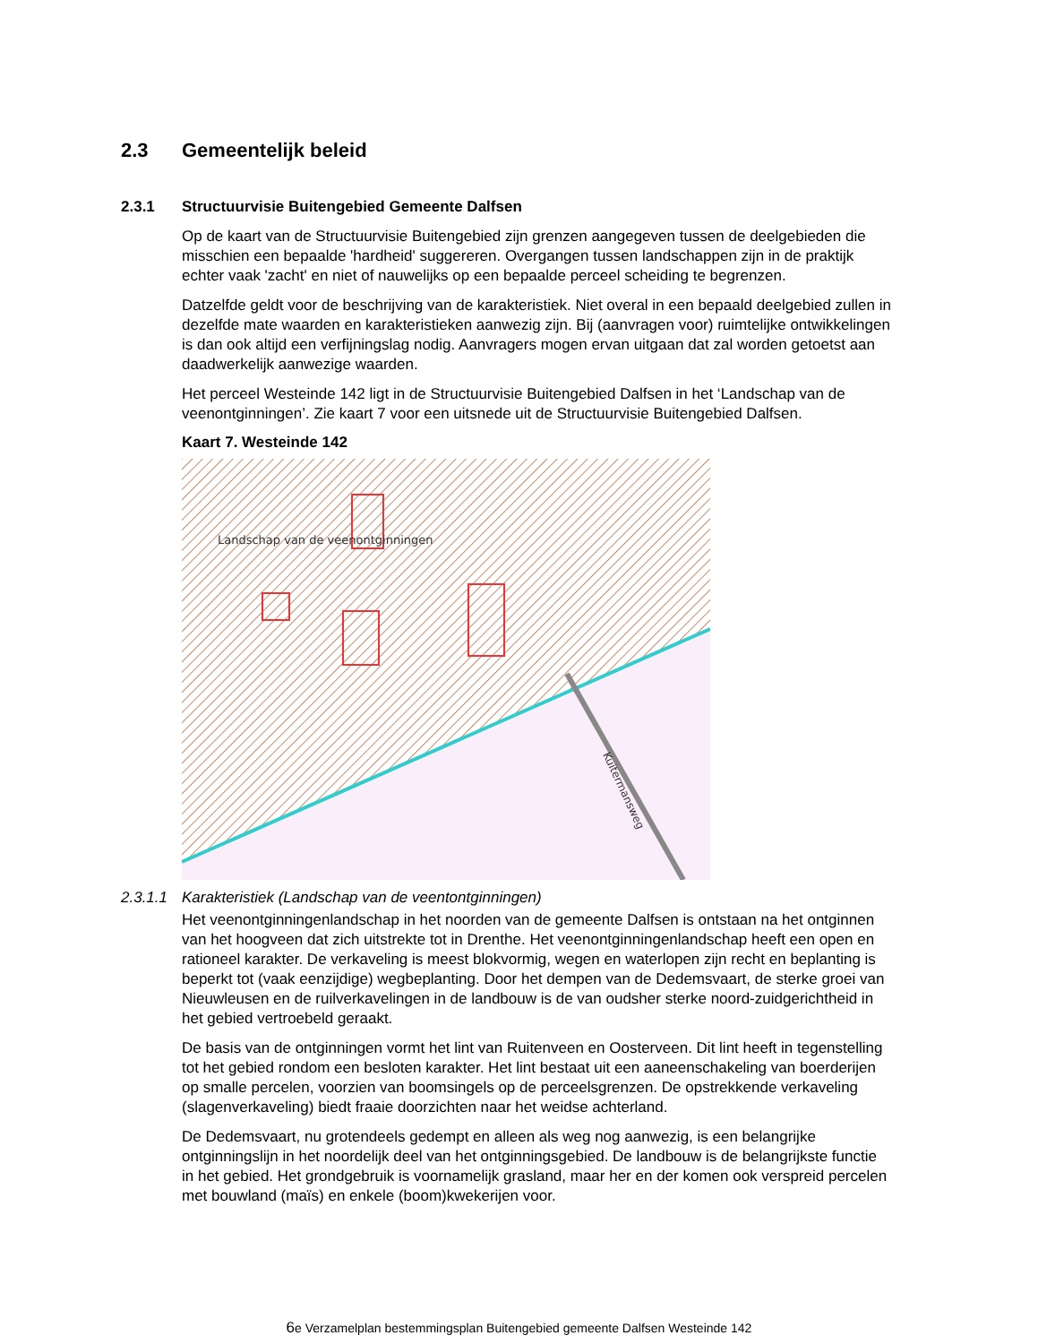2.3 Gemeentelijk beleid
2.3.1 Structuurvisie Buitengebied Gemeente Dalfsen
Op de kaart van de Structuurvisie Buitengebied zijn grenzen aangegeven tussen de deelgebieden die misschien een bepaalde 'hardheid' suggereren. Overgangen tussen landschappen zijn in de praktijk echter vaak 'zacht' en niet of nauwelijks op een bepaalde perceel scheiding te begrenzen.
Datzelfde geldt voor de beschrijving van de karakteristiek. Niet overal in een bepaald deelgebied zullen in dezelfde mate waarden en karakteristieken aanwezig zijn. Bij (aanvragen voor) ruimtelijke ontwikkelingen is dan ook altijd een verfijningslag nodig. Aanvragers mogen ervan uitgaan dat zal worden getoetst aan daadwerkelijk aanwezige waarden.
Het perceel Westeinde 142 ligt in de Structuurvisie Buitengebied Dalfsen in het ‘Landschap van de veenontginningen’. Zie kaart 7 voor een uitsnede uit de Structuurvisie Buitengebied Dalfsen.
Kaart 7. Westeinde 142
Landschap van de veenontginningen
Kuitermansweg
2.3.1.1 Karakteristiek (Landschap van de veentontginningen)
Het veenontginningenlandschap in het noorden van de gemeente Dalfsen is ontstaan na het ontginnen van het hoogveen dat zich uitstrekte tot in Drenthe. Het veenontginningenlandschap heeft een open en rationeel karakter. De verkaveling is meest blokvormig, wegen en waterlopen zijn recht en beplanting is beperkt tot (vaak eenzijdige) wegbeplanting. Door het dempen van de Dedemsvaart, de sterke groei van Nieuwleusen en de ruilverkavelingen in de landbouw is de van oudsher sterke noord-zuidgerichtheid in het gebied vertroebeld geraakt.
De basis van de ontginningen vormt het lint van Ruitenveen en Oosterveen. Dit lint heeft in tegenstelling tot het gebied rondom een besloten karakter. Het lint bestaat uit een aaneenschakeling van boerderijen op smalle percelen, voorzien van boomsingels op de perceelsgrenzen. De opstrekkende verkaveling (slagenverkaveling) biedt fraaie doorzichten naar het weidse achterland.
De Dedemsvaart, nu grotendeels gedempt en alleen als weg nog aanwezig, is een belangrijke ontginningslijn in het noordelijk deel van het ontginningsgebied. De landbouw is de belangrijkste functie in het gebied. Het grondgebruik is voornamelijk grasland, maar her en der komen ook verspreid percelen met bouwland (maïs) en enkele (boom)kwekerijen voor.
6e Verzamelplan bestemmingsplan Buitengebied gemeente Dalfsen Westeinde 142